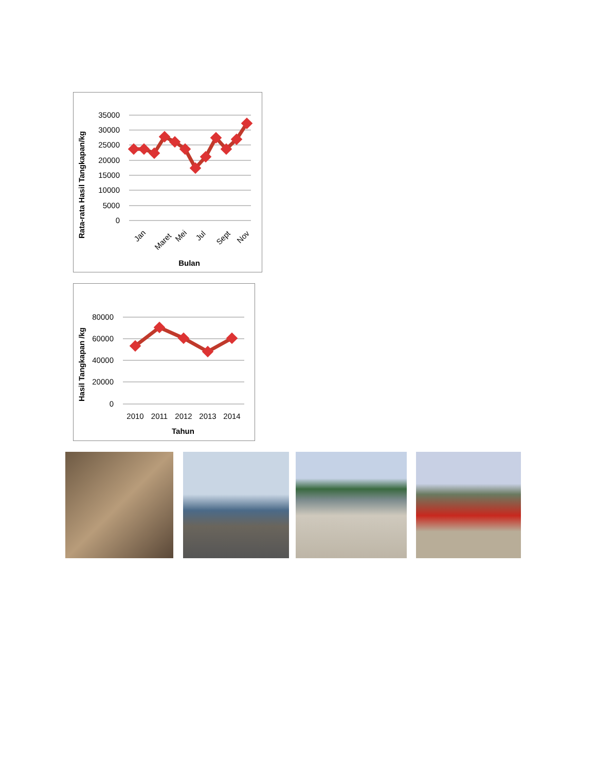35000
30000
25000
20000
15000
10000
5000
0
Jan
Maret
Mei
Jul
Sept
Nov
Bulan
Rata-rata Hasil Tangkapan/kg
80000
60000
40000
20000
0
2010
2011
2012
2013
2014
Tahun
Hasil Tangkapan /kg